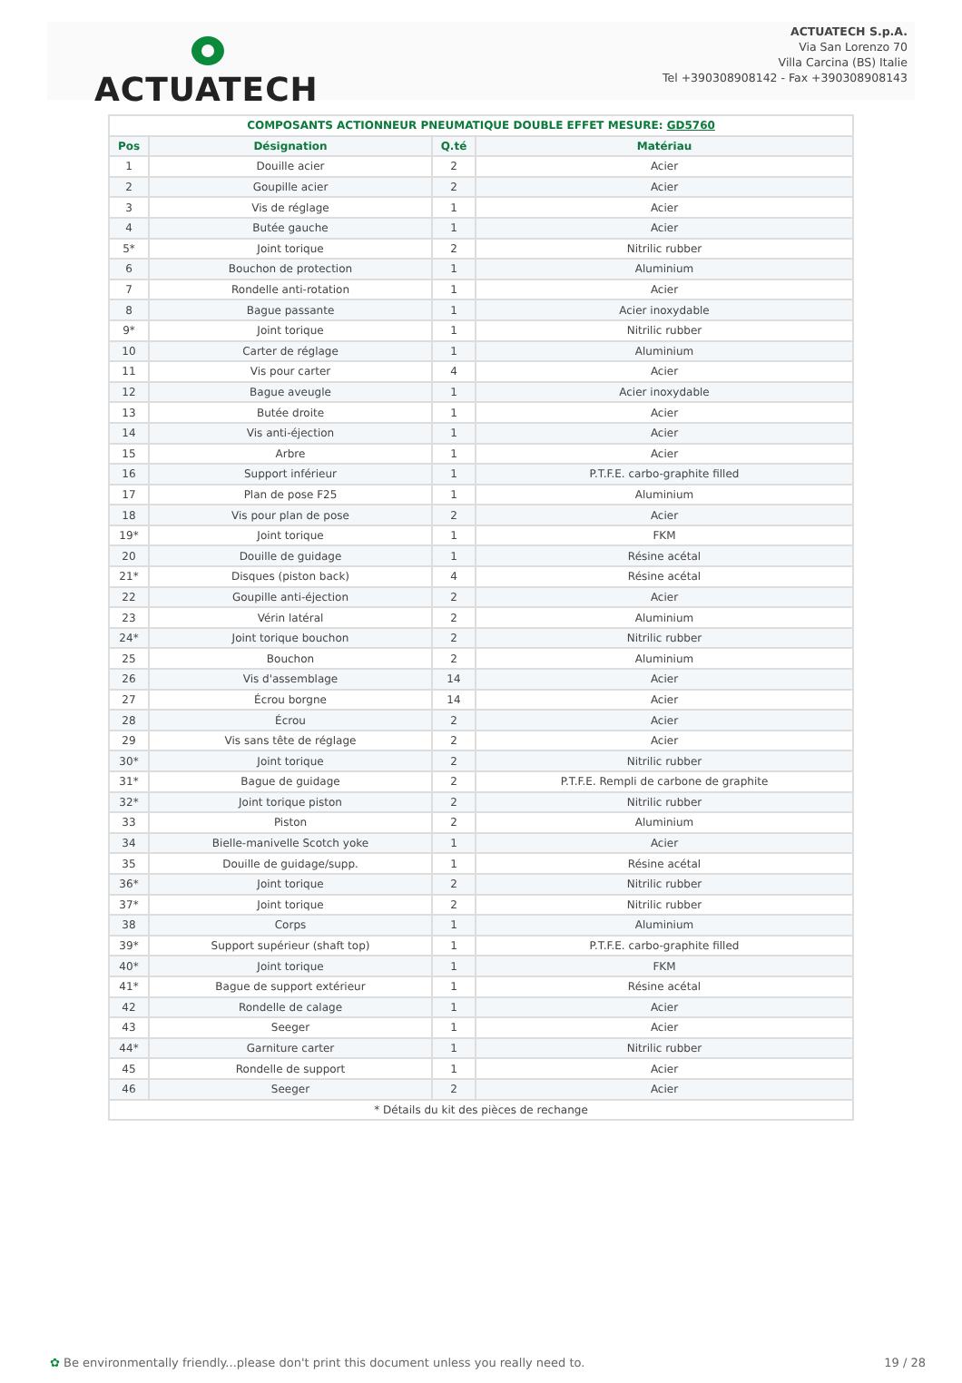ACTUATECH
ACTUATECH S.p.A.
Via San Lorenzo 70
Villa Carcina (BS) Italie
Tel +390308908142 - Fax +390308908143
| COMPOSANTS ACTIONNEUR PNEUMATIQUE DOUBLE EFFET MESURE: GD5760 | | | |
| --- | --- | --- | --- |
| Pos | Désignation | Q.té | Matériau |
| 1 | Douille acier | 2 | Acier |
| 2 | Goupille acier | 2 | Acier |
| 3 | Vis de réglage | 1 | Acier |
| 4 | Butée gauche | 1 | Acier |
| 5* | Joint torique | 2 | Nitrilic rubber |
| 6 | Bouchon de protection | 1 | Aluminium |
| 7 | Rondelle anti-rotation | 1 | Acier |
| 8 | Bague passante | 1 | Acier inoxydable |
| 9* | Joint torique | 1 | Nitrilic rubber |
| 10 | Carter de réglage | 1 | Aluminium |
| 11 | Vis pour carter | 4 | Acier |
| 12 | Bague aveugle | 1 | Acier inoxydable |
| 13 | Butée droite | 1 | Acier |
| 14 | Vis anti-éjection | 1 | Acier |
| 15 | Arbre | 1 | Acier |
| 16 | Support inférieur | 1 | P.T.F.E. carbo-graphite filled |
| 17 | Plan de pose F25 | 1 | Aluminium |
| 18 | Vis pour plan de pose | 2 | Acier |
| 19* | Joint torique | 1 | FKM |
| 20 | Douille de guidage | 1 | Résine acétal |
| 21* | Disques (piston back) | 4 | Résine acétal |
| 22 | Goupille anti-éjection | 2 | Acier |
| 23 | Vérin latéral | 2 | Aluminium |
| 24* | Joint torique bouchon | 2 | Nitrilic rubber |
| 25 | Bouchon | 2 | Aluminium |
| 26 | Vis d'assemblage | 14 | Acier |
| 27 | Écrou borgne | 14 | Acier |
| 28 | Écrou | 2 | Acier |
| 29 | Vis sans tête de réglage | 2 | Acier |
| 30* | Joint torique | 2 | Nitrilic rubber |
| 31* | Bague de guidage | 2 | P.T.F.E. Rempli de carbone de graphite |
| 32* | Joint torique piston | 2 | Nitrilic rubber |
| 33 | Piston | 2 | Aluminium |
| 34 | Bielle-manivelle Scotch yoke | 1 | Acier |
| 35 | Douille de guidage/supp. | 1 | Résine acétal |
| 36* | Joint torique | 2 | Nitrilic rubber |
| 37* | Joint torique | 2 | Nitrilic rubber |
| 38 | Corps | 1 | Aluminium |
| 39* | Support supérieur (shaft top) | 1 | P.T.F.E. carbo-graphite filled |
| 40* | Joint torique | 1 | FKM |
| 41* | Bague de support extérieur | 1 | Résine acétal |
| 42 | Rondelle de calage | 1 | Acier |
| 43 | Seeger | 1 | Acier |
| 44* | Garniture carter | 1 | Nitrilic rubber |
| 45 | Rondelle de support | 1 | Acier |
| 46 | Seeger | 2 | Acier |
| * Détails du kit des pièces de rechange | | | |
✿ Be environmentally friendly...please don't print this document unless you really need to. 19 / 28